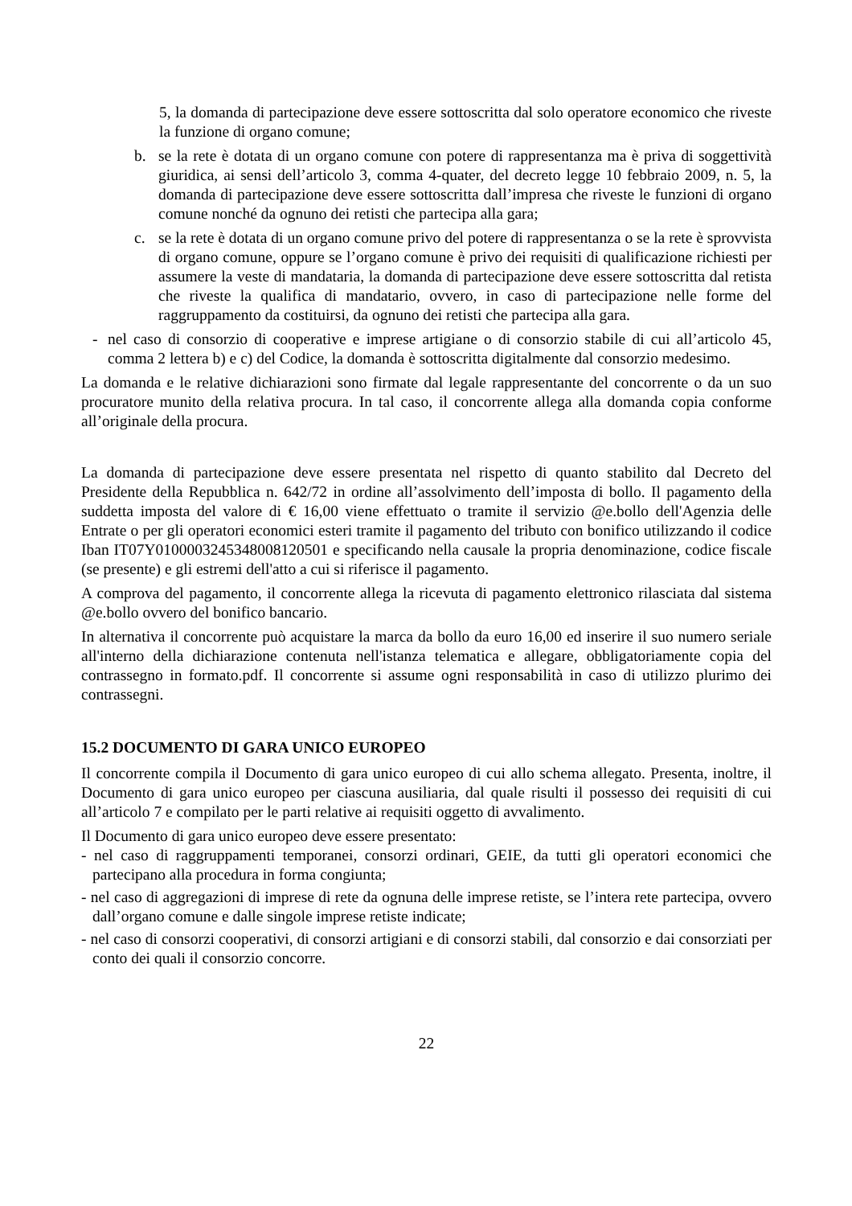5, la domanda di partecipazione deve essere sottoscritta dal solo operatore economico che riveste la funzione di organo comune;
b. se la rete è dotata di un organo comune con potere di rappresentanza ma è priva di soggettività giuridica, ai sensi dell’articolo 3, comma 4-quater, del decreto legge 10 febbraio 2009, n. 5, la domanda di partecipazione deve essere sottoscritta dall’impresa che riveste le funzioni di organo comune nonché da ognuno dei retisti che partecipa alla gara;
c. se la rete è dotata di un organo comune privo del potere di rappresentanza o se la rete è sprovvista di organo comune, oppure se l’organo comune è privo dei requisiti di qualificazione richiesti per assumere la veste di mandataria, la domanda di partecipazione deve essere sottoscritta dal retista che riveste la qualifica di mandatario, ovvero, in caso di partecipazione nelle forme del raggruppamento da costituirsi, da ognuno dei retisti che partecipa alla gara.
- nel caso di consorzio di cooperative e imprese artigiane o di consorzio stabile di cui all’articolo 45, comma 2 lettera b) e c) del Codice, la domanda è sottoscritta digitalmente dal consorzio medesimo.
La domanda e le relative dichiarazioni sono firmate dal legale rappresentante del concorrente o da un suo procuratore munito della relativa procura. In tal caso, il concorrente allega alla domanda copia conforme all’originale della procura.
La domanda di partecipazione deve essere presentata nel rispetto di quanto stabilito dal Decreto del Presidente della Repubblica n. 642/72 in ordine all’assolvimento dell’imposta di bollo. Il pagamento della suddetta imposta del valore di € 16,00 viene effettuato o tramite il servizio @e.bollo dell'Agenzia delle Entrate o per gli operatori economici esteri tramite il pagamento del tributo con bonifico utilizzando il codice Iban IT07Y0100003245348008120501 e specificando nella causale la propria denominazione, codice fiscale (se presente) e gli estremi dell'atto a cui si riferisce il pagamento.
A comprova del pagamento, il concorrente allega la ricevuta di pagamento elettronico rilasciata dal sistema @e.bollo ovvero del bonifico bancario.
In alternativa il concorrente può acquistare la marca da bollo da euro 16,00 ed inserire il suo numero seriale all'interno della dichiarazione contenuta nell'istanza telematica e allegare, obbligatoriamente copia del contrassegno in formato.pdf. Il concorrente si assume ogni responsabilità in caso di utilizzo plurimo dei contrassegni.
15.2 DOCUMENTO DI GARA UNICO EUROPEO
Il concorrente compila il Documento di gara unico europeo di cui allo schema allegato. Presenta, inoltre, il Documento di gara unico europeo per ciascuna ausiliaria, dal quale risulti il possesso dei requisiti di cui all’articolo 7 e compilato per le parti relative ai requisiti oggetto di avvalimento.
Il Documento di gara unico europeo deve essere presentato:
- nel caso di raggruppamenti temporanei, consorzi ordinari, GEIE, da tutti gli operatori economici che partecipano alla procedura in forma congiunta;
- nel caso di aggregazioni di imprese di rete da ognuna delle imprese retiste, se l’intera rete partecipa, ovvero dall’organo comune e dalle singole imprese retiste indicate;
- nel caso di consorzi cooperativi, di consorzi artigiani e di consorzi stabili, dal consorzio e dai consorziati per conto dei quali il consorzio concorre.
22